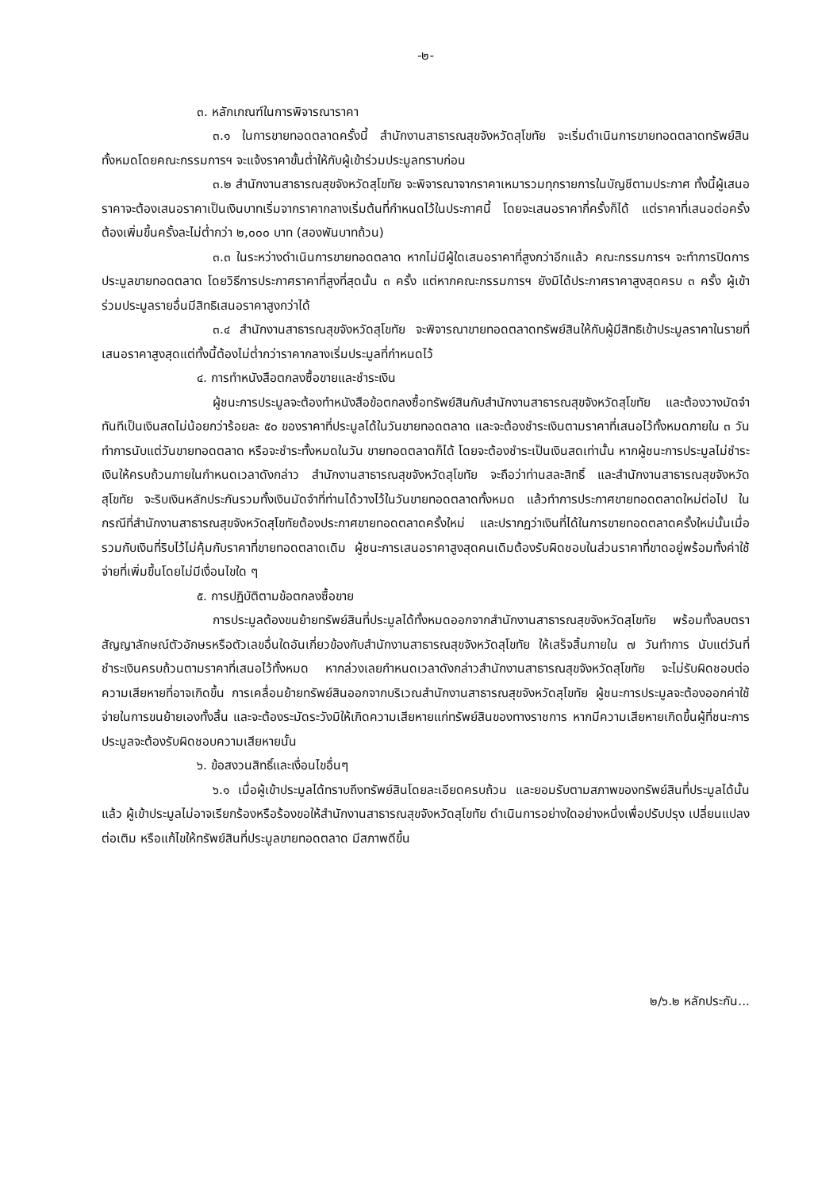-๒-
๓. หลักเกณฑ์ในการพิจารณาราคา
๓.๑ ในการขายทอดตลาดครั้งนี้ สำนักงานสาธารณสุขจังหวัดสุโขทัย จะเริ่มดำเนินการขายทอดตลาดทรัพย์สินทั้งหมดโดยคณะกรรมการฯ จะแจ้งราคาขั้นต่ำให้กับผู้เข้าร่วมประมูลทราบก่อน
๓.๒ สำนักงานสาธารณสุขจังหวัดสุโขทัย จะพิจารณาจากราคาเหมารวมทุกรายการในบัญชีตามประกาศ ทั้งนี้ผู้เสนอราคาจะต้องเสนอราคาเป็นเงินบาทเริ่มจากราคากลางเริ่มต้นที่กำหนดไว้ในประกาศนี้ โดยจะเสนอราคากี่ครั้งก็ได้ แต่ราคาที่เสนอต่อครั้งต้องเพิ่มขึ้นครั้งละไม่ต่ำกว่า ๒,๐๐๐ บาท (สองพันบาทถ้วน)
๓.๓ ในระหว่างดำเนินการขายทอดตลาด หากไม่มีผู้ใดเสนอราคาที่สูงกว่าอีกแล้ว คณะกรรมการฯ จะทำการปิดการประมูลขายทอดตลาด โดยวิธีการประกาศราคาที่สูงที่สุดนั้น ๓ ครั้ง แต่หากคณะกรรมการฯ ยังมิได้ประกาศราคาสูงสุดครบ ๓ ครั้ง ผู้เข้าร่วมประมูลรายอื่นมีสิทธิเสนอราคาสูงกว่าได้
๓.๔ สำนักงานสาธารณสุขจังหวัดสุโขทัย จะพิจารณาขายทอดตลาดทรัพย์สินให้กับผู้มีสิทธิเข้าประมูลราคาในรายที่เสนอราคาสูงสุดแต่ทั้งนี้ต้องไม่ต่ำกว่าราคากลางเริ่มประมูลที่กำหนดไว้
๔. การทำหนังสือตกลงซื้อขายและชำระเงิน
ผู้ชนะการประมูลจะต้องทำหนังสือข้อตกลงซื้อทรัพย์สินกับสำนักงานสาธารณสุขจังหวัดสุโขทัย และต้องวางมัดจำทันทีเป็นเงินสดไม่น้อยกว่าร้อยละ ๕๐ ของราคาที่ประมูลได้ในวันขายทอดตลาด และจะต้องชำระเงินตามราคาที่เสนอไว้ทั้งหมดภายใน ๓ วันทำการนับแต่วันขายทอดตลาด หรือจะชำระทั้งหมดในวัน ขายทอดตลาดก็ได้ โดยจะต้องชำระเป็นเงินสดเท่านั้น หากผู้ชนะการประมูลไม่ชำระเงินให้ครบถ้วนภายในกำหนดเวลาดังกล่าว สำนักงานสาธารณสุขจังหวัดสุโขทัย จะถือว่าท่านสละสิทธิ์ และสำนักงานสาธารณสุขจังหวัดสุโขทัย จะริบเงินหลักประกันรวมทั้งเงินมัดจำที่ท่านได้วางไว้ในวันขายทอดตลาดทั้งหมด แล้วทำการประกาศขายทอดตลาดใหม่ต่อไป ในกรณีที่สำนักงานสาธารณสุขจังหวัดสุโขทัยต้องประกาศขายทอดตลาดครั้งใหม่ และปรากฏว่าเงินที่ได้ในการขายทอดตลาดครั้งใหม่นั้นเมื่อรวมกับเงินที่ริบไว้ไม่คุ้มกับราคาที่ขายทอดตลาดเดิม ผู้ชนะการเสนอราคาสูงสุดคนเดิมต้องรับผิดชอบในส่วนราคาที่ขาดอยู่พร้อมทั้งค่าใช้จ่ายที่เพิ่มขึ้นโดยไม่มีเงื่อนไขใด ๆ
๕. การปฏิบัติตามข้อตกลงซื้อขาย
การประมูลต้องขนย้ายทรัพย์สินที่ประมูลได้ทั้งหมดออกจากสำนักงานสาธารณสุขจังหวัดสุโขทัย พร้อมทั้งลบตราสัญญาลักษณ์ตัวอักษรหรือตัวเลขอื่นใดอันเกี่ยวข้องกับสำนักงานสาธารณสุขจังหวัดสุโขทัย ให้เสร็จสิ้นภายใน ๗ วันทำการ นับแต่วันที่ชำระเงินครบถ้วนตามราคาที่เสนอไว้ทั้งหมด หากล่วงเลยกำหนดเวลาดังกล่าวสำนักงานสาธารณสุขจังหวัดสุโขทัย จะไม่รับผิดชอบต่อความเสียหายที่อาจเกิดขึ้น การเคลื่อนย้ายทรัพย์สินออกจากบริเวณสำนักงานสาธารณสุขจังหวัดสุโขทัย ผู้ชนะการประมูลจะต้องออกค่าใช้จ่ายในการขนย้ายเองทั้งสิ้น และจะต้องระมัดระวังมิให้เกิดความเสียหายแก่ทรัพย์สินของทางราชการ หากมีความเสียหายเกิดขึ้นผู้ที่ชนะการประมูลจะต้องรับผิดชอบความเสียหายนั้น
๖. ข้อสงวนสิทธิ์และเงื่อนไขอื่นๆ
๖.๑ เมื่อผู้เข้าประมูลได้ทราบถึงทรัพย์สินโดยละเอียดครบถ้วน และยอมรับตามสภาพของทรัพย์สินที่ประมูลได้นั้นแล้ว ผู้เข้าประมูลไม่อาจเรียกร้องหรือร้องขอให้สำนักงานสาธารณสุขจังหวัดสุโขทัย ดำเนินการอย่างใดอย่างหนึ่งเพื่อปรับปรุง เปลี่ยนแปลง ต่อเติม หรือแก้ไขให้ทรัพย์สินที่ประมูลขายทอดตลาด มีสภาพดีขึ้น
๒/๖.๒ หลักประกัน...